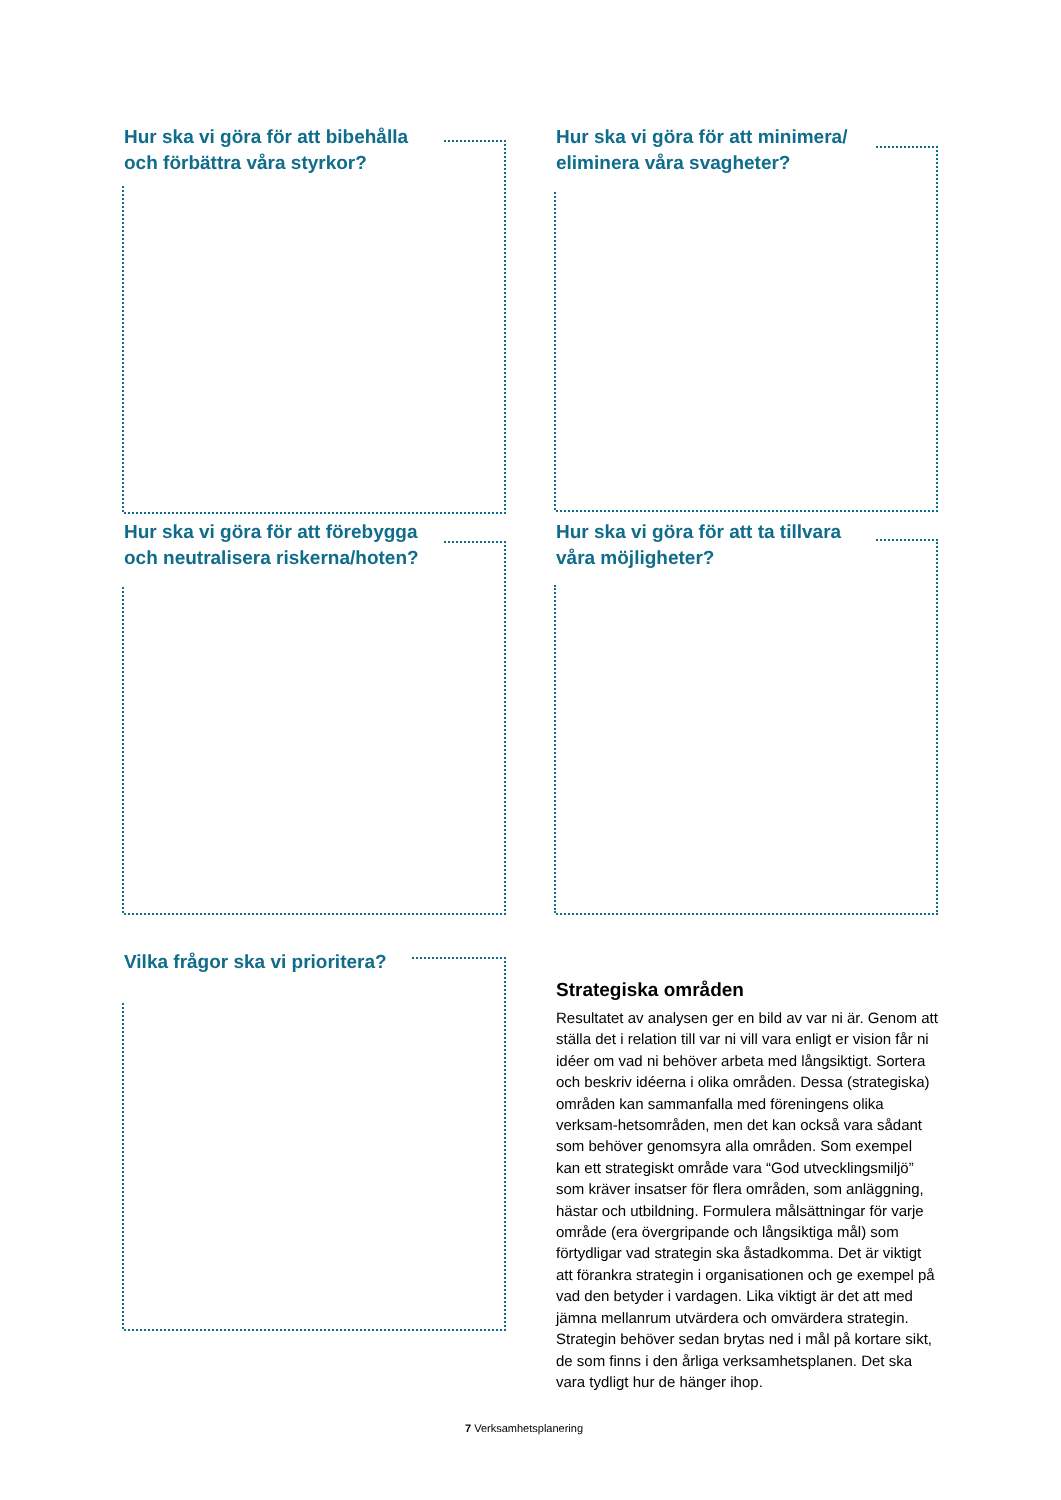Hur ska vi göra för att bibehålla och förbättra våra styrkor?
Hur ska vi göra för att minimera/ eliminera våra svagheter?
Hur ska vi göra för att förebygga och neutralisera riskerna/hoten?
Hur ska vi göra för att ta tillvara våra möjligheter?
Vilka frågor ska vi prioritera?
Strategiska områden
Resultatet av analysen ger en bild av var ni är. Genom att ställa det i relation till var ni vill vara enligt er vision får ni idéer om vad ni behöver arbeta med långsiktigt. Sortera och beskriv idéerna i olika områden. Dessa (strategiska) områden kan sammanfalla med föreningens olika verksam-hetsområden, men det kan också vara sådant som behöver genomsyra alla områden. Som exempel kan ett strategiskt område vara “God utvecklingsmiljö” som kräver insatser för flera områden, som anläggning, hästar och utbildning. Formulera målsättningar för varje område (era övergripande och långsiktiga mål) som förtydligar vad strategin ska åstadkomma. Det är viktigt att förankra strategin i organisationen och ge exempel på vad den betyder i vardagen. Lika viktigt är det att med jämna mellanrum utvärdera och omvärdera strategin. Strategin behöver sedan brytas ned i mål på kortare sikt, de som finns i den årliga verksamhetsplanen. Det ska vara tydligt hur de hänger ihop.
7 Verksamhetsplanering